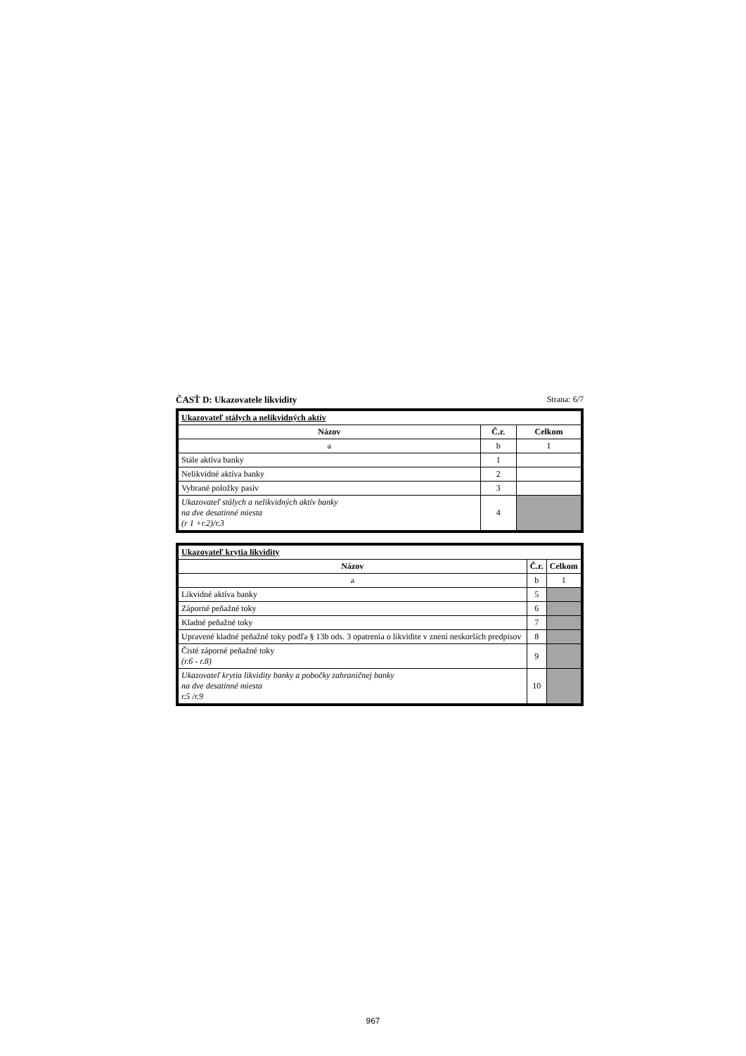ČASŤ D: Ukazovatele likvidity Strana: 6/7
| Ukazovateľ stálych a nelikvidných aktív | | |
| Názov | Č.r. | Celkom |
| a | b | 1 |
| Stále aktíva banky | 1 | |
| Nelikvidné aktíva banky | 2 | |
| Vybrané položky pasív | 3 | |
| Ukazovateľ stálych a nelikvidných aktív banky na dve desatinné miesta (r 1 +r.2)/r.3 | 4 | |
| Ukazovateľ krytia likvidity | | |
| Názov | Č.r. | Celkom |
| a | b | 1 |
| Likvidné aktíva banky | 5 | |
| Záporné peňažné toky | 6 | |
| Kladné peňažné toky | 7 | |
| Upravené kladné peňažné toky podľa § 13b ods. 3 opatrenia o likvidite v znení neskorších predpisov | 8 | |
| Čisté záporné peňažné toky (r.6 - r.8) | 9 | |
| Ukazovateľ krytia likvidity banky a pobočky zahraničnej banky na dve desatinné miesta r.5 /r.9 | 10 | |
967